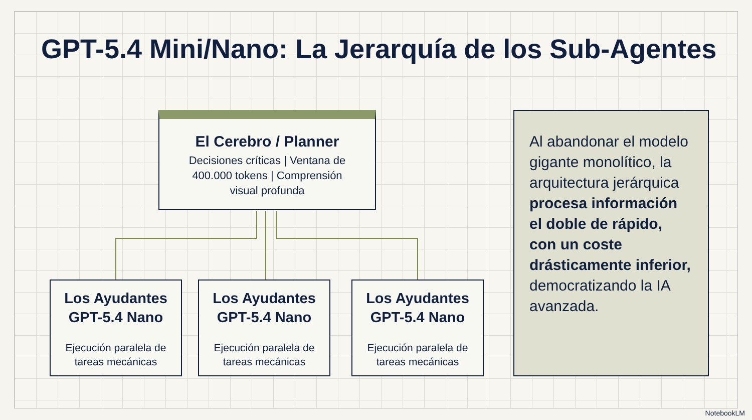GPT-5.4 Mini/Nano: La Jerarquía de los Sub-Agentes
El Cerebro / Planner
Decisiones críticas | Ventana de 400.000 tokens | Comprensión visual profunda
Los Ayudantes
GPT-5.4 Nano
Ejecución paralela de
tareas mecánicas
Los Ayudantes
GPT-5.4 Nano
Ejecución paralela de
tareas mecánicas
Los Ayudantes
GPT-5.4 Nano
Ejecución paralela de
tareas mecánicas
Al abandonar el modelo gigante monolítico, la arquitectura jerárquica procesa información el doble de rápido, con un coste drásticamente inferior, democratizando la IA avanzada.
NotebookLM